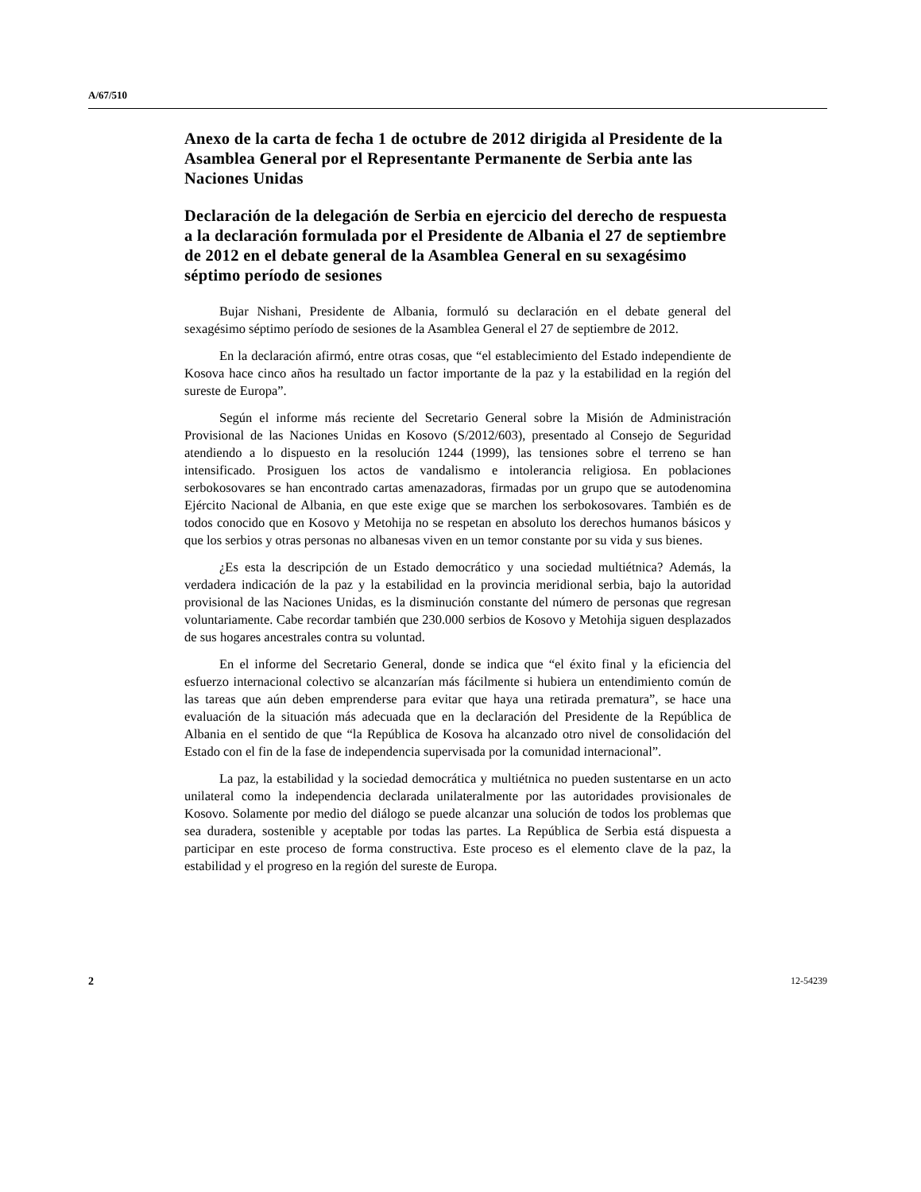A/67/510
Anexo de la carta de fecha 1 de octubre de 2012 dirigida al Presidente de la Asamblea General por el Representante Permanente de Serbia ante las Naciones Unidas
Declaración de la delegación de Serbia en ejercicio del derecho de respuesta a la declaración formulada por el Presidente de Albania el 27 de septiembre de 2012 en el debate general de la Asamblea General en su sexagésimo séptimo período de sesiones
Bujar Nishani, Presidente de Albania, formuló su declaración en el debate general del sexagésimo séptimo período de sesiones de la Asamblea General el 27 de septiembre de 2012.
En la declaración afirmó, entre otras cosas, que “el establecimiento del Estado independiente de Kosova hace cinco años ha resultado un factor importante de la paz y la estabilidad en la región del sureste de Europa”.
Según el informe más reciente del Secretario General sobre la Misión de Administración Provisional de las Naciones Unidas en Kosovo (S/2012/603), presentado al Consejo de Seguridad atendiendo a lo dispuesto en la resolución 1244 (1999), las tensiones sobre el terreno se han intensificado. Prosiguen los actos de vandalismo e intolerancia religiosa. En poblaciones serbokosovares se han encontrado cartas amenazadoras, firmadas por un grupo que se autodenomina Ejército Nacional de Albania, en que este exige que se marchen los serbokosovares. También es de todos conocido que en Kosovo y Metohija no se respetan en absoluto los derechos humanos básicos y que los serbios y otras personas no albanesas viven en un temor constante por su vida y sus bienes.
¿Es esta la descripción de un Estado democrático y una sociedad multiétnica? Además, la verdadera indicación de la paz y la estabilidad en la provincia meridional serbia, bajo la autoridad provisional de las Naciones Unidas, es la disminución constante del número de personas que regresan voluntariamente. Cabe recordar también que 230.000 serbios de Kosovo y Metohija siguen desplazados de sus hogares ancestrales contra su voluntad.
En el informe del Secretario General, donde se indica que “el éxito final y la eficiencia del esfuerzo internacional colectivo se alcanzarían más fácilmente si hubiera un entendimiento común de las tareas que aún deben emprenderse para evitar que haya una retirada prematura”, se hace una evaluación de la situación más adecuada que en la declaración del Presidente de la República de Albania en el sentido de que “la República de Kosova ha alcanzado otro nivel de consolidación del Estado con el fin de la fase de independencia supervisada por la comunidad internacional”.
La paz, la estabilidad y la sociedad democrática y multiétnica no pueden sustentarse en un acto unilateral como la independencia declarada unilateralmente por las autoridades provisionales de Kosovo. Solamente por medio del diálogo se puede alcanzar una solución de todos los problemas que sea duradera, sostenible y aceptable por todas las partes. La República de Serbia está dispuesta a participar en este proceso de forma constructiva. Este proceso es el elemento clave de la paz, la estabilidad y el progreso en la región del sureste de Europa.
2 12-54239